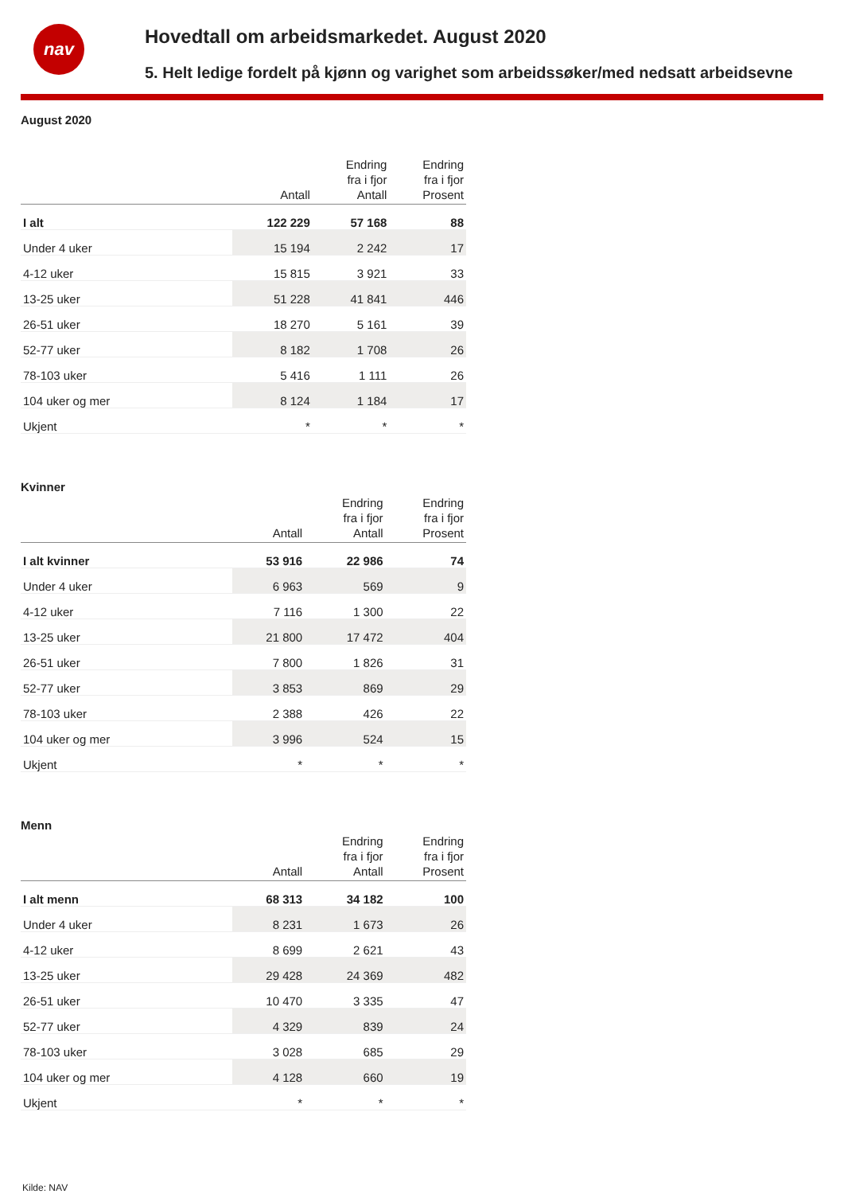nav
Hovedtall om arbeidsmarkedet. August 2020
5. Helt ledige fordelt på kjønn og varighet som arbeidssøker/med nedsatt arbeidsevne
August 2020
| | Antall | Endring fra i fjor Antall | Endring fra i fjor Prosent |
| --- | --- | --- | --- |
| I alt | 122 229 | 57 168 | 88 |
| Under 4 uker | 15 194 | 2 242 | 17 |
| 4-12 uker | 15 815 | 3 921 | 33 |
| 13-25 uker | 51 228 | 41 841 | 446 |
| 26-51 uker | 18 270 | 5 161 | 39 |
| 52-77 uker | 8 182 | 1 708 | 26 |
| 78-103 uker | 5 416 | 1 111 | 26 |
| 104 uker og mer | 8 124 | 1 184 | 17 |
| Ukjent | * | * | * |
Kvinner
| | Antall | Endring fra i fjor Antall | Endring fra i fjor Prosent |
| --- | --- | --- | --- |
| I alt kvinner | 53 916 | 22 986 | 74 |
| Under 4 uker | 6 963 | 569 | 9 |
| 4-12 uker | 7 116 | 1 300 | 22 |
| 13-25 uker | 21 800 | 17 472 | 404 |
| 26-51 uker | 7 800 | 1 826 | 31 |
| 52-77 uker | 3 853 | 869 | 29 |
| 78-103 uker | 2 388 | 426 | 22 |
| 104 uker og mer | 3 996 | 524 | 15 |
| Ukjent | * | * | * |
Menn
| | Antall | Endring fra i fjor Antall | Endring fra i fjor Prosent |
| --- | --- | --- | --- |
| I alt menn | 68 313 | 34 182 | 100 |
| Under 4 uker | 8 231 | 1 673 | 26 |
| 4-12 uker | 8 699 | 2 621 | 43 |
| 13-25 uker | 29 428 | 24 369 | 482 |
| 26-51 uker | 10 470 | 3 335 | 47 |
| 52-77 uker | 4 329 | 839 | 24 |
| 78-103 uker | 3 028 | 685 | 29 |
| 104 uker og mer | 4 128 | 660 | 19 |
| Ukjent | * | * | * |
Kilde: NAV